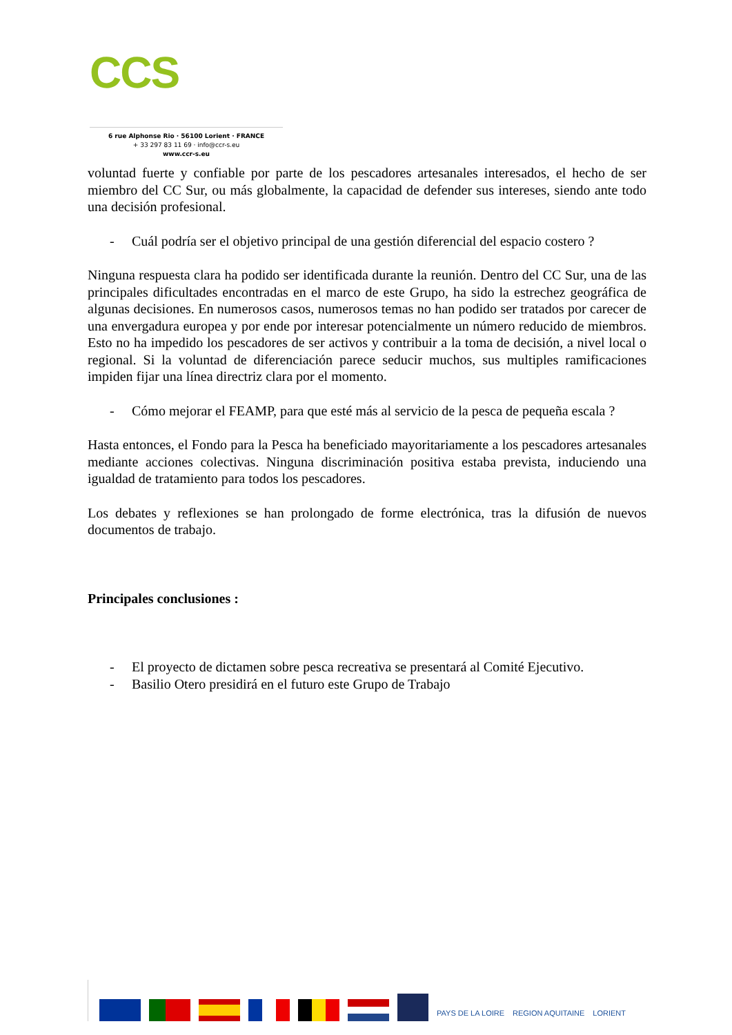CCS
6 rue Alphonse Rio · 56100 Lorient · FRANCE
+ 33 297 83 11 69 · info@ccr-s.eu
www.ccr-s.eu
voluntad fuerte y confiable por parte de los pescadores artesanales interesados, el hecho de ser miembro del CC Sur, ou más globalmente, la capacidad de defender sus intereses, siendo ante todo una decisión profesional.
- Cuál podría ser el objetivo principal de una gestión diferencial del espacio costero ?
Ninguna respuesta clara ha podido ser identificada durante la reunión. Dentro del CC Sur, una de las principales dificultades encontradas en el marco de este Grupo, ha sido la estrechez geográfica de algunas decisiones. En numerosos casos, numerosos temas no han podido ser tratados por carecer de una envergadura europea y por ende por interesar potencialmente un número reducido de miembros. Esto no ha impedido los pescadores de ser activos y contribuir a la toma de decisión, a nivel local o regional. Si la voluntad de diferenciación parece seducir muchos, sus multiples ramificaciones impiden fijar una línea directriz clara por el momento.
- Cómo mejorar el FEAMP, para que esté más al servicio de la pesca de pequeña escala ?
Hasta entonces, el Fondo para la Pesca ha beneficiado mayoritariamente a los pescadores artesanales mediante acciones colectivas. Ninguna discriminación positiva estaba prevista, induciendo una igualdad de tratamiento para todos los pescadores.
Los debates y reflexiones se han prolongado de forme electrónica, tras la difusión de nuevos documentos de trabajo.
Principales conclusiones :
- El proyecto de dictamen sobre pesca recreativa se presentará al Comité Ejecutivo.
- Basilio Otero presidirá en el futuro este Grupo de Trabajo
PAYS DE LA LOIRE
REGION AQUITAINE
LORIENT